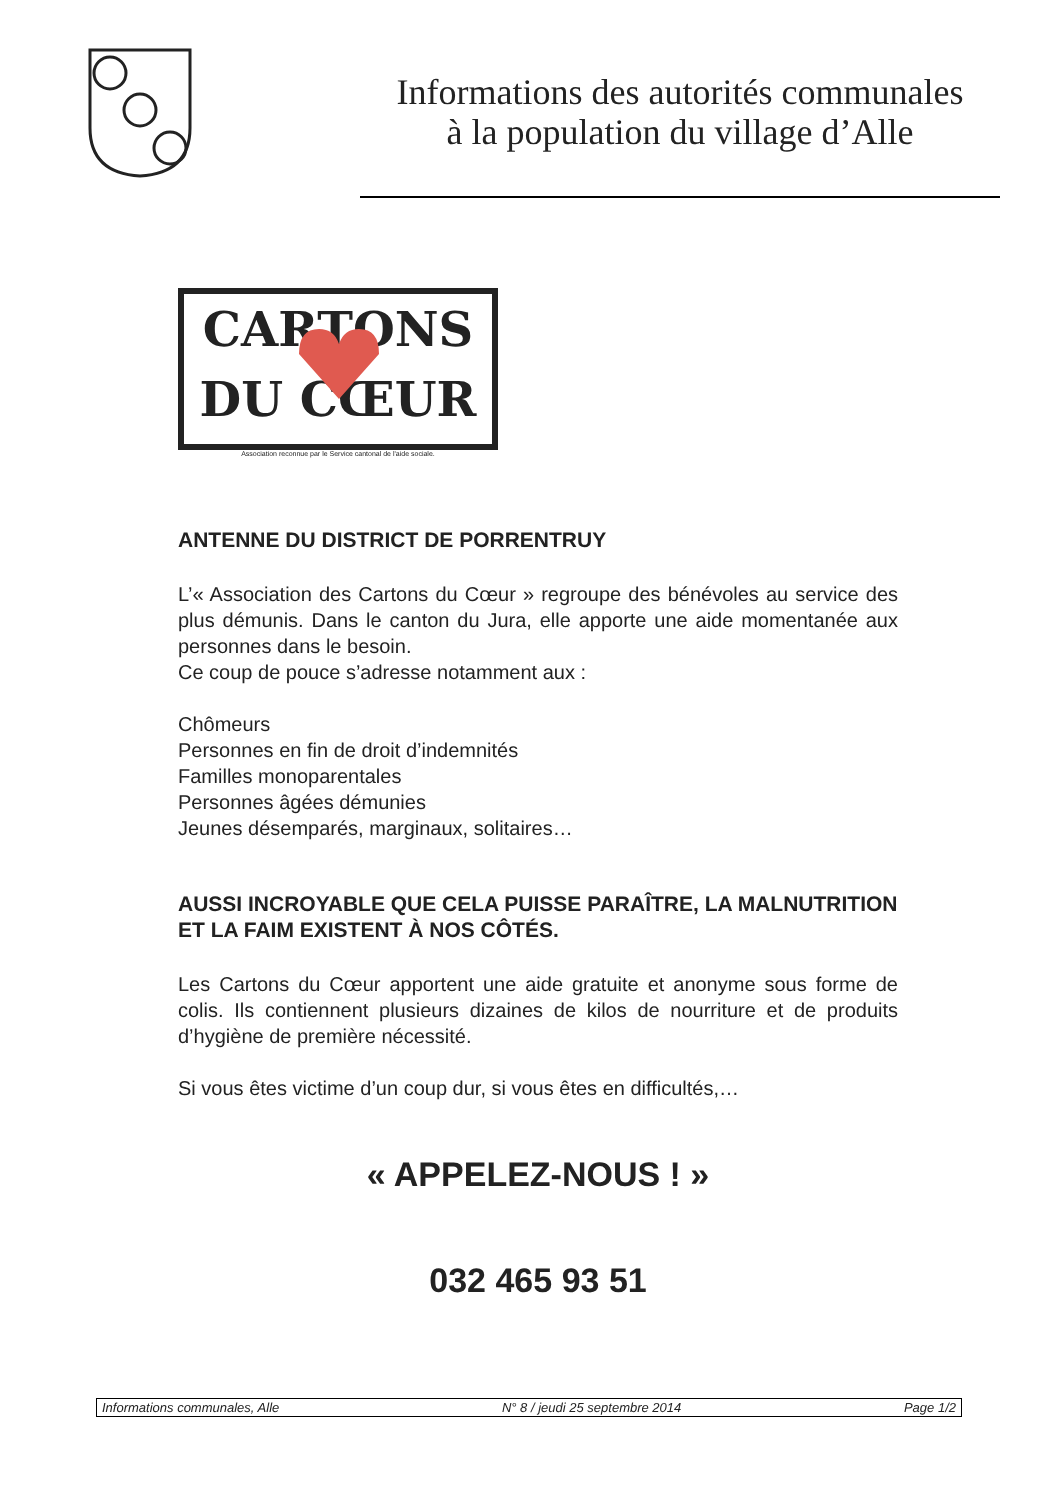Informations des autorités communales
à la population du village d’Alle
CARTONS
DU CŒUR
Association reconnue par le Service cantonal de l'aide sociale.
ANTENNE DU DISTRICT DE PORRENTRUY
L’« Association des Cartons du Cœur » regroupe des bénévoles au service des plus démunis. Dans le canton du Jura, elle apporte une aide momentanée aux personnes dans le besoin.
Ce coup de pouce s’adresse notamment aux :
Chômeurs
Personnes en fin de droit d’indemnités
Familles monoparentales
Personnes âgées démunies
Jeunes désemparés, marginaux, solitaires…
AUSSI INCROYABLE QUE CELA PUISSE PARAÎTRE, LA MALNUTRITION ET LA FAIM EXISTENT À NOS CÔTÉS.
Les Cartons du Cœur apportent une aide gratuite et anonyme sous forme de colis. Ils contiennent plusieurs dizaines de kilos de nourriture et de produits d’hygiène de première nécessité.
Si vous êtes victime d’un coup dur, si vous êtes en difficultés,…
« APPELEZ-NOUS ! »
032 465 93 51
Informations communales, Alle N° 8 / jeudi 25 septembre 2014 Page 1/2